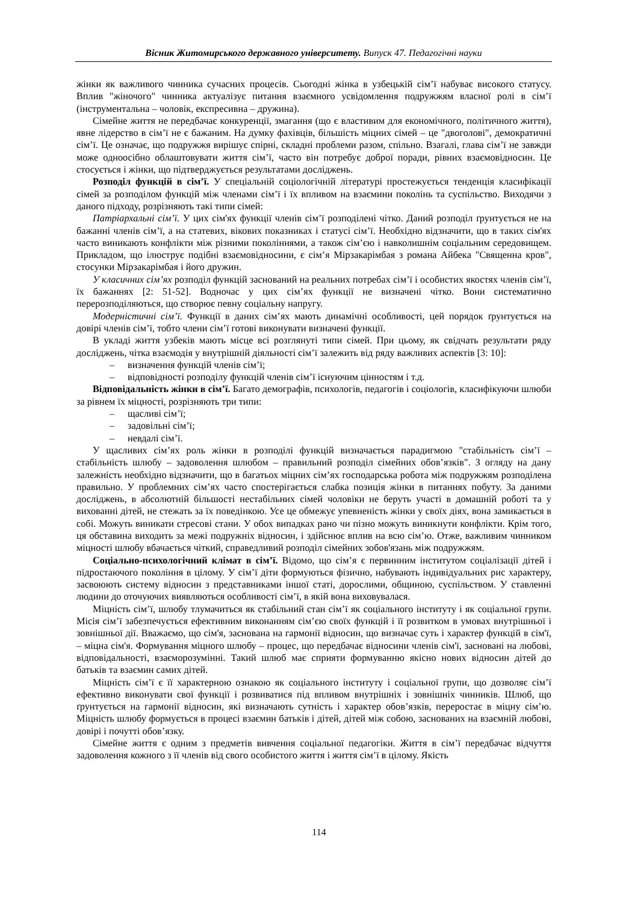Вісник Житомирського державного університету. Випуск 47. Педагогічні науки
жінки як важливого чинника сучасних процесів. Сьогодні жінка в узбецькій сім’ї набуває високого статусу. Вплив "жіночого" чинника актуалізує питання взаємного усвідомлення подружжям власної ролі в сім’ї (інструментальна – чоловік, експресивна – дружина).
Сімейне життя не передбачає конкуренції, змагання (що є властивим для економічного, політичного життя), явне лідерство в сім’ї не є бажаним. На думку фахівців, більшість міцних сімей – це "двоголові", демократичні сім’ї. Це означає, що подружжя вирішує спірні, складні проблеми разом, спільно. Взагалі, глава сім’ї не завжди може одноосібно облаштовувати життя сім’ї, часто він потребує доброї поради, рівних взаємовідносин. Це стосується і жінки, що підтверджується результатами досліджень.
Розподіл функцій в сім’ї. У спеціальній соціологічній літературі простежується тенденція класифікації сімей за розподілом функцій між членами сім’ї і їх впливом на взаємини поколінь та суспільство. Виходячи з даного підходу, розрізняють такі типи сімей:
Патріархальні сім’ї. У цих сім'ях функції членів сім’ї розподілені чітко. Даний розподіл ґрунтується не на бажанні членів сім’ї, а на статевих, вікових показниках і статусі сім’ї. Необхідно відзначити, що в таких сім'ях часто виникають конфлікти між різними поколіннями, а також сім’єю і навколишнім соціальним середовищем. Прикладом, що ілюструє подібні взаємовідносини, є сім’я Мірзакарімбая з романа Айбека "Священна кров", стосунки Мірзакарімбая і його дружин.
У класичних сім’ях розподіл функцій заснований на реальних потребах сім’ї і особистих якостях членів сім’ї, їх бажаннях [2: 51-52]. Водночас у цих сім’ях функції не визначені чітко. Вони систематично перерозподіляються, що створює певну соціальну напругу.
Модерністичні сім’ї. Функції в даних сім’ях мають динамічні особливості, цей порядок ґрунтується на довірі членів сім’ї, тобто члени сім’ї готові виконувати визначені функції.
В укладі життя узбеків мають місце всі розглянуті типи сімей. При цьому, як свідчать результати ряду досліджень, чітка взаємодія у внутрішній діяльності сім’ї залежить від ряду важливих аспектів [3: 10]:
– визначення функцій членів сім’ї;
– відповідності розподілу функцій членів сім’ї існуючим цінностям і т.д.
Відповідальність жінки в сім’ї. Багато демографів, психологів, педагогів і соціологів, класифікуючи шлюби за рівнем їх міцності, розрізняють три типи:
– щасливі сім’ї;
– задовільні сім’ї;
– невдалі сім’ї.
У щасливих сім’ях роль жінки в розподілі функцій визначається парадигмою "стабільність сім’ї – стабільність шлюбу – задоволення шлюбом – правильний розподіл сімейних обов’язків". З огляду на дану залежність необхідно відзначити, що в багатьох міцних сім’ях господарська робота між подружжям розподілена правильно. У проблемних сім’ях часто спостерігається слабка позиція жінки в питаннях побуту. За даними досліджень, в абсолютній більшості нестабільних сімей чоловіки не беруть участі в домашній роботі та у вихованні дітей, не стежать за їх поведінкою. Усе це обмежує упевненість жінки у своїх діях, вона замикається в собі. Можуть виникати стресові стани. У обох випадках рано чи пізно можуть виникнути конфлікти. Крім того, ця обставина виходить за межі подружніх відносин, і здійснює вплив на всю сім’ю. Отже, важливим чинником міцності шлюбу вбачається чіткий, справедливий розподіл сімейних зобов'язань між подружжям.
Соціально-психологічний клімат в сім’ї. Відомо, що сім’я є первинним інститутом соціалізації дітей і підростаючого покоління в цілому. У сім’ї діти формуються фізично, набувають індивідуальних рис характеру, засвоюють систему відносин з представниками іншої статі, дорослими, общиною, суспільством. У ставленні людини до оточуючих виявляються особливості сім’ї, в якій вона виховувалася.
Міцність сім’ї, шлюбу тлумачиться як стабільний стан сім’ї як соціального інституту і як соціальної групи. Місія сім’ї забезпечується ефективним виконанням сім’єю своїх функцій і її розвитком в умовах внутрішньої і зовнішньої дії. Вважаємо, що сім'я, заснована на гармонії відносин, що визначає суть і характер функцій в сім'ї, – міцна сім'я. Формування міцного шлюбу – процес, що передбачає відносини членів сім'ї, засновані на любові, відповідальності, взаєморозумінні. Такий шлюб має сприяти формуванню якісно нових відносин дітей до батьків та взаємин самих дітей.
Міцність сім’ї є її характерною ознакою як соціального інституту і соціальної групи, що дозволяє сім’ї ефективно виконувати свої функції і розвиватися під впливом внутрішніх і зовнішніх чинників. Шлюб, що ґрунтується на гармонії відносин, які визначають сутність і характер обов’язків, переростає в міцну сім’ю. Міцність шлюбу формується в процесі взаємин батьків і дітей, дітей між собою, заснованих на взаємній любові, довірі і почутті обов’язку.
Сімейне життя є одним з предметів вивчення соціальної педагогіки. Життя в сім’ї передбачає відчуття задоволення кожного з її членів від свого особистого життя і життя сім’ї в цілому. Якість
114